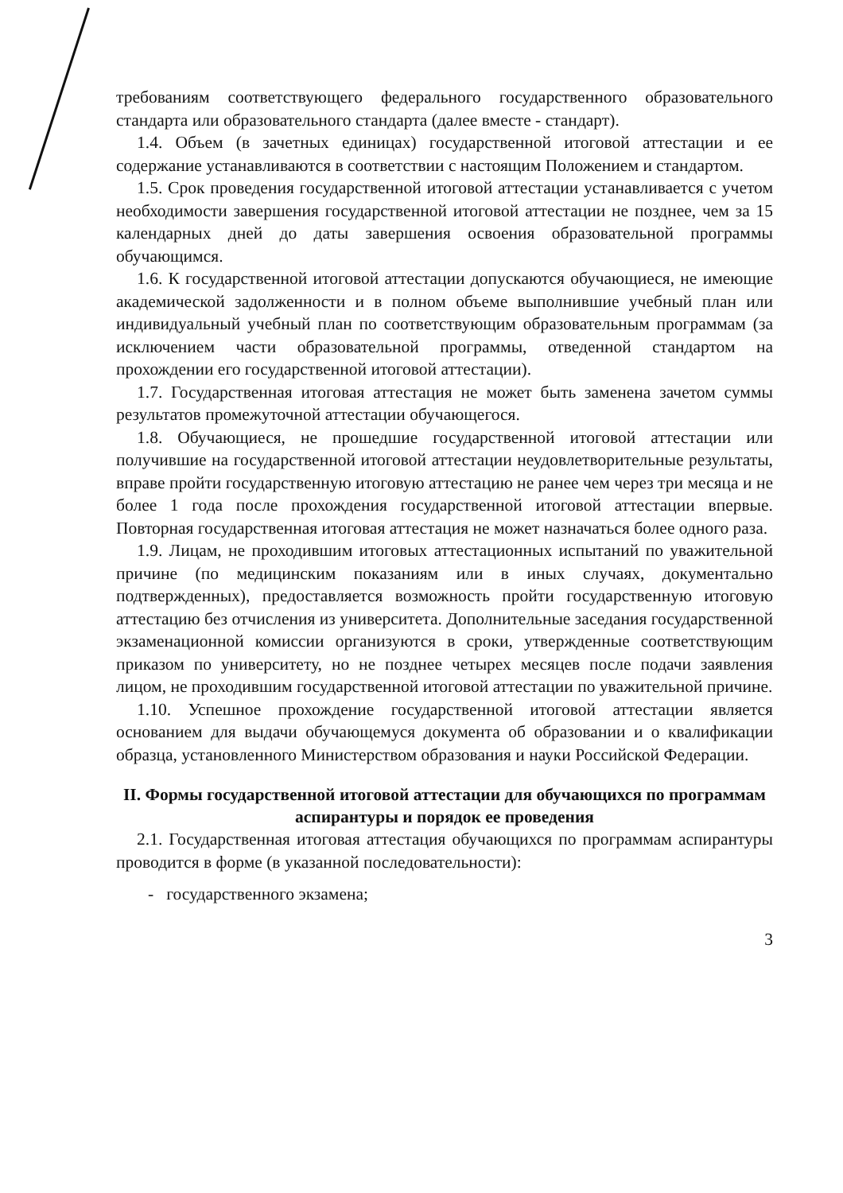требованиям соответствующего федерального государственного образовательного стандарта или образовательного стандарта (далее вместе - стандарт).
1.4. Объем (в зачетных единицах) государственной итоговой аттестации и ее содержание устанавливаются в соответствии с настоящим Положением и стандартом.
1.5. Срок проведения государственной итоговой аттестации устанавливается с учетом необходимости завершения государственной итоговой аттестации не позднее, чем за 15 календарных дней до даты завершения освоения образовательной программы обучающимся.
1.6. К государственной итоговой аттестации допускаются обучающиеся, не имеющие академической задолженности и в полном объеме выполнившие учебный план или индивидуальный учебный план по соответствующим образовательным программам (за исключением части образовательной программы, отведенной стандартом на прохождении его государственной итоговой аттестации).
1.7. Государственная итоговая аттестация не может быть заменена зачетом суммы результатов промежуточной аттестации обучающегося.
1.8. Обучающиеся, не прошедшие государственной итоговой аттестации или получившие на государственной итоговой аттестации неудовлетворительные результаты, вправе пройти государственную итоговую аттестацию не ранее чем через три месяца и не более 1 года после прохождения государственной итоговой аттестации впервые. Повторная государственная итоговая аттестация не может назначаться более одного раза.
1.9. Лицам, не проходившим итоговых аттестационных испытаний по уважительной причине (по медицинским показаниям или в иных случаях, документально подтвержденных), предоставляется возможность пройти государственную итоговую аттестацию без отчисления из университета. Дополнительные заседания государственной экзаменационной комиссии организуются в сроки, утвержденные соответствующим приказом по университету, но не позднее четырех месяцев после подачи заявления лицом, не проходившим государственной итоговой аттестации по уважительной причине.
1.10. Успешное прохождение государственной итоговой аттестации является основанием для выдачи обучающемуся документа об образовании и о квалификации образца, установленного Министерством образования и науки Российской Федерации.
II. Формы государственной итоговой аттестации для обучающихся по программам аспирантуры и порядок ее проведения
2.1. Государственная итоговая аттестация обучающихся по программам аспирантуры проводится в форме (в указанной последовательности):
- государственного экзамена;
3